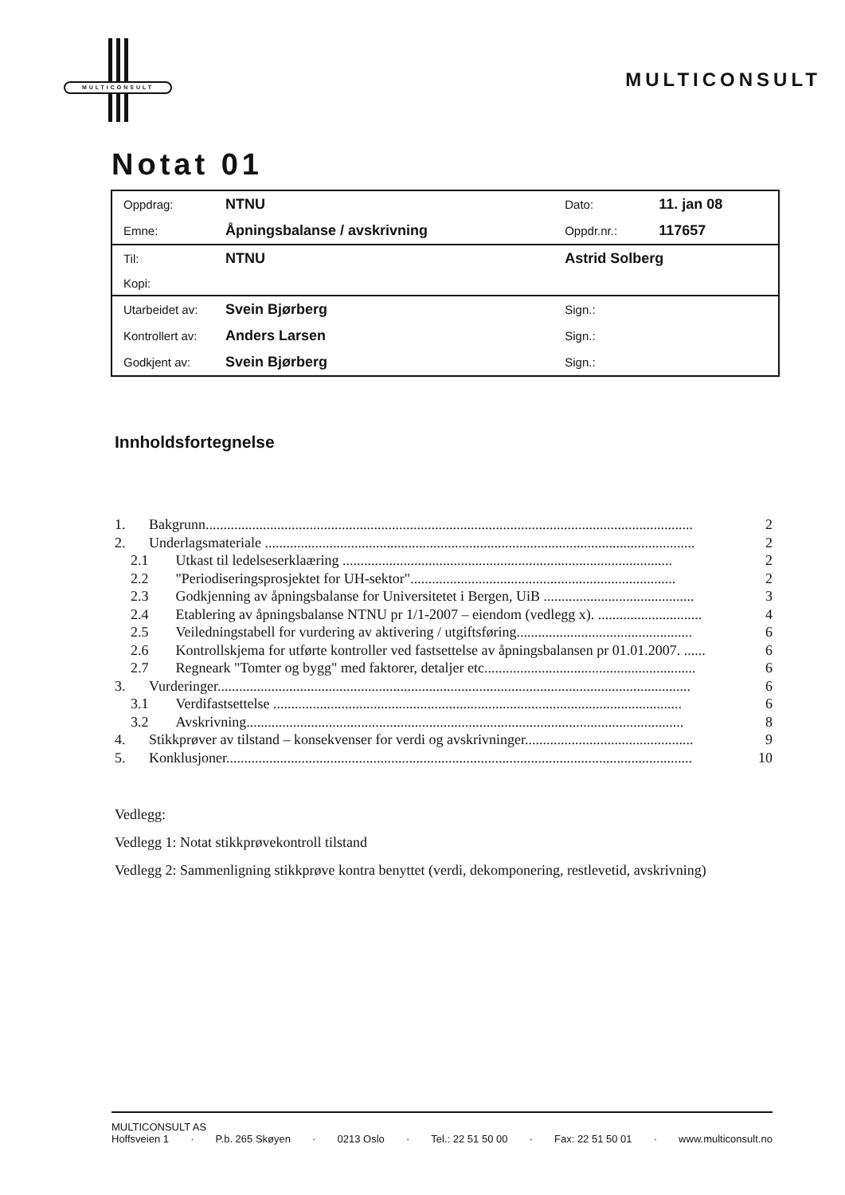MULTICONSULT
MULTICONSULT
Notat 01
| Oppdrag: | NTNU | Dato: | 11. jan 08 |
| Emne: | Åpningsbalanse / avskrivning | Oppdr.nr.: | 117657 |
| Til: | NTNU | Astrid Solberg | |
| Kopi: | | | |
| Utarbeidet av: | Svein Bjørberg | Sign.: | |
| Kontrollert av: | Anders Larsen | Sign.: | |
| Godkjent av: | Svein Bjørberg | Sign.: | |
Innholdsfortegnelse
1. Bakgrunn........................................................................................................................................ 2
2. Underlagsmateriale ........................................................................................................................ 2
2.1 Utkast til ledelseserklaæring ............................................................................................ 2
2.2 "Periodiseringsprosjektet for UH-sektor".......................................................................... 2
2.3 Godkjenning av åpningsbalanse for Universitetet i Bergen, UiB .......................................... 3
2.4 Etablering av åpningsbalanse NTNU pr 1/1-2007 – eiendom (vedlegg x). ............................. 4
2.5 Veiledningstabell for vurdering av aktivering / utgiftsføring................................................. 6
2.6 Kontrollskjema for utførte kontroller ved fastsettelse av åpningsbalansen pr 01.01.2007. ...... 6
2.7 Regneark "Tomter og bygg" med faktorer, detaljer etc........................................................... 6
3. Vurderinger.................................................................................................................................... 6
3.1 Verdifastsettelse .................................................................................................................. 6
3.2 Avskrivning.......................................................................................................................... 8
4. Stikkprøver av tilstand – konsekvenser for verdi og avskrivninger............................................... 9
5. Konklusjoner.................................................................................................................................. 10
Vedlegg:
Vedlegg 1: Notat stikkprøvekontroll tilstand
Vedlegg 2: Sammenligning stikkprøve kontra benyttet (verdi, dekomponering, restlevetid, avskrivning)
MULTICONSULT AS
Hoffsveien 1 · P.b. 265 Skøyen · 0213 Oslo · Tel.: 22 51 50 00 · Fax: 22 51 50 01 · www.multiconsult.no